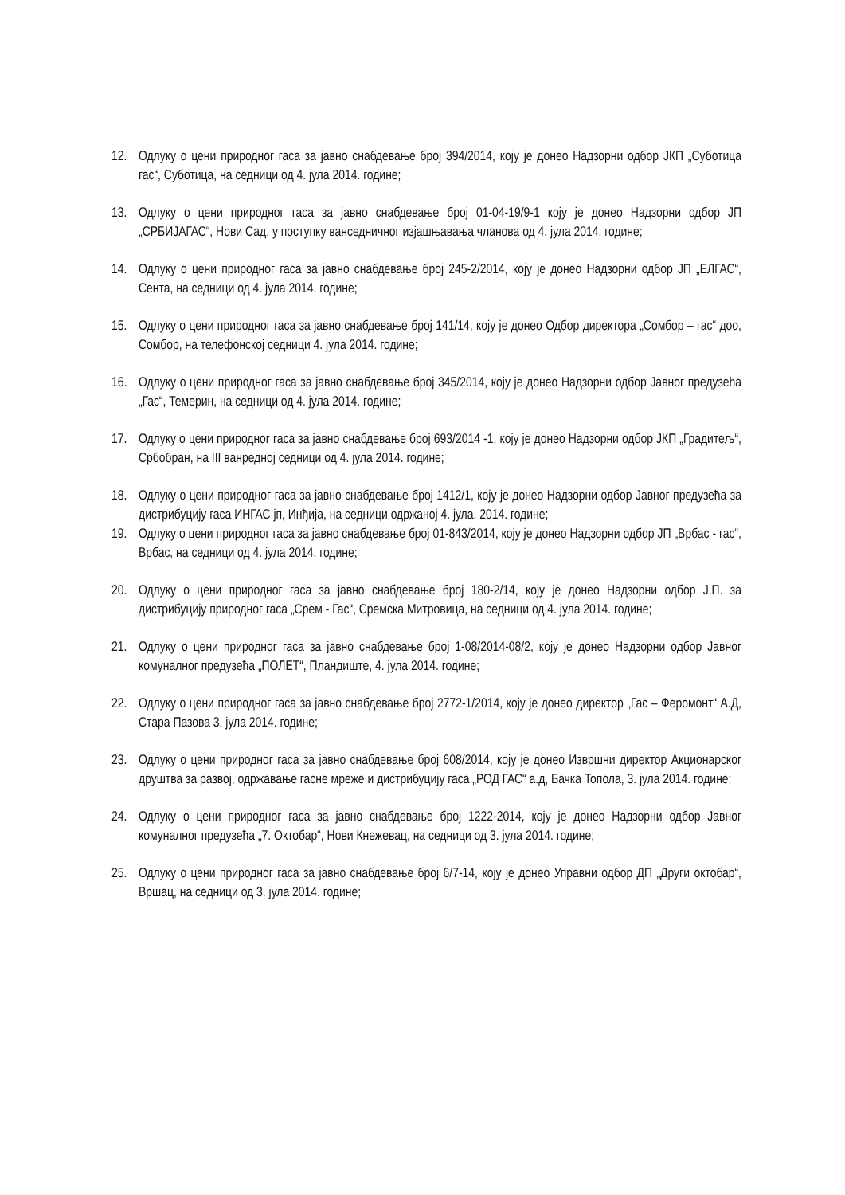12. Одлуку о цени природног гаса за јавно снабдевање број 394/2014, коју је донео Надзорни одбор ЈКП „Суботица гас“, Суботица, на седници од 4. јула 2014. године;
13. Одлуку о цени природног гаса за јавно снабдевање број 01-04-19/9-1 коју је донео Надзорни одбор ЈП „СРБИЈАГАС“, Нови Сад, у поступку ванседничног изјашњавања чланова од 4. јула 2014. године;
14. Одлуку о цени природног гаса за јавно снабдевање број 245-2/2014, коју је донео Надзорни одбор ЈП „ЕЛГАС“, Сента, на седници од 4. јула 2014. године;
15. Одлуку о цени природног гаса за јавно снабдевање број 141/14, коју је донео Одбор директора „Сомбор – гас“ доо, Сомбор, на телефонској седници 4. јула 2014. године;
16. Одлуку о цени природног гаса за јавно снабдевање број 345/2014, коју је донео Надзорни одбор Јавног предузећа „Гас“, Темерин, на седници од 4. јула 2014. године;
17. Одлуку о цени природног гаса за јавно снабдевање број 693/2014 -1, коју је донео Надзорни одбор ЈКП „Градитељ“, Србобран, на III ванредној седници од 4. јула 2014. године;
18. Одлуку о цени природног гаса за јавно снабдевање број 1412/1, коју је донео Надзорни одбор Јавног предузећа за дистрибуцију гаса ИНГАС јп, Инђија, на седници одржаној 4. јула. 2014. године;
19. Одлуку о цени природног гаса за јавно снабдевање број 01-843/2014, коју је донео Надзорни одбор ЈП „Врбас - гас“, Врбас, на седници од 4. јула 2014. године;
20. Одлуку о цени природног гаса за јавно снабдевање број 180-2/14, коју је донео Надзорни одбор Ј.П. за дистрибуцију природног гаса „Срем - Гас“, Сремска Митровица, на седници од 4. јула 2014. године;
21. Одлуку о цени природног гаса за јавно снабдевање број 1-08/2014-08/2, коју је донео Надзорни одбор Јавног комуналног предузећа „ПОЛЕТ“, Пландиште, 4. јула 2014. године;
22. Одлуку о цени природног гаса за јавно снабдевање број 2772-1/2014, коју је донео директор „Гас – Феромонт“ А.Д, Стара Пазова 3. јула 2014. године;
23. Одлуку о цени природног гаса за јавно снабдевање број 608/2014, коју је донео Извршни директор Акционарског друштва за развој, одржавање гасне мреже и дистрибуцију гаса „РОД ГАС“ а.д, Бачка Топола, 3. јула 2014. године;
24. Одлуку о цени природног гаса за јавно снабдевање број 1222-2014, коју је донео Надзорни одбор Јавног комуналног предузећа „7. Октобар“, Нови Кнежевац, на седници од 3. јула 2014. године;
25. Одлуку о цени природног гаса за јавно снабдевање број 6/7-14, коју је донео Управни одбор ДП „Други октобар“, Вршац, на седници од 3. јула 2014. године;